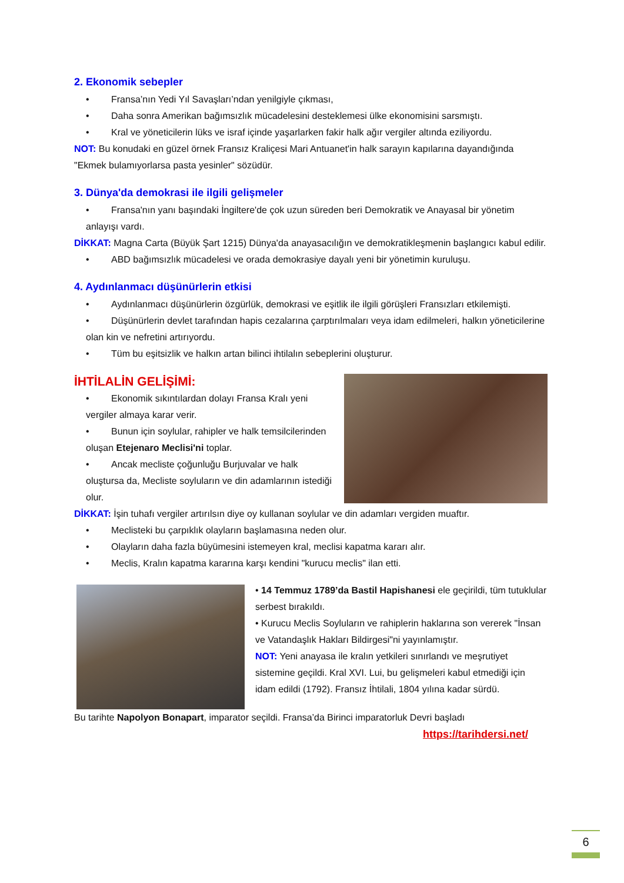2. Ekonomik sebepler
• Fransa’nın Yedi Yıl Savaşları’ndan yenilgiyle çıkması,
• Daha sonra Amerikan bağımsızlık mücadelesini desteklemesi ülke ekonomisini sarsmıştı.
• Kral ve yöneticilerin lüks ve israf içinde yaşarlarken fakir halk ağır vergiler altında eziliyordu.
NOT: Bu konudaki en güzel örnek Fransız Kraliçesi Mari Antuanet'in halk sarayın kapılarına dayandığında "Ekmek bulamıyorlarsa pasta yesinler" sözüdür.
3. Dünya'da demokrasi ile ilgili gelişmeler
• Fransa'nın yanı başındaki İngiltere'de çok uzun süreden beri Demokratik ve Anayasal bir yönetim anlayışı vardı.
DİKKAT: Magna Carta (Büyük Şart 1215) Dünya'da anayasacılığın ve demokratikleşmenin başlangıcı kabul edilir.
• ABD bağımsızlık mücadelesi ve orada demokrasiye dayalı yeni bir yönetimin kuruluşu.
4. Aydınlanmacı düşünürlerin etkisi
• Aydınlanmacı düşünürlerin özgürlük, demokrasi ve eşitlik ile ilgili görüşleri Fransızları etkilemişti.
• Düşünürlerin devlet tarafından hapis cezalarına çarptırılmaları veya idam edilmeleri, halkın yöneticilerine olan kin ve nefretini artırıyordu.
• Tüm bu eşitsizlik ve halkın artan bilinci ihtilalın sebeplerini oluşturur.
İHTİLALİN GELİŞİMİ:
• Ekonomik sıkıntılardan dolayı Fransa Kralı yeni vergiler almaya karar verir.
• Bunun için soylular, rahipler ve halk temsilcilerinden oluşan Etejenaro Meclisi'ni toplar.
• Ancak mecliste çoğunluğu Burjuvalar ve halk oluştursa da, Mecliste soyluların ve din adamlarının istediği olur.
DİKKAT: İşin tuhafı vergiler artırılsın diye oy kullanan soylular ve din adamları vergiden muaftır.
• Meclisteki bu çarpıklık olayların başlamasına neden olur.
• Olayların daha fazla büyümesini istemeyen kral, meclisi kapatma kararı alır.
• Meclis, Kralın kapatma kararına karşı kendini "kurucu meclis" ilan etti.
• 14 Temmuz 1789’da Bastil Hapishanesi ele geçirildi, tüm tutuklular serbest bırakıldı.
• Kurucu Meclis Soyluların ve rahiplerin haklarına son vererek "İnsan ve Vatandaşlık Hakları Bildirgesi"ni yayınlamıştır.
NOT: Yeni anayasa ile kralın yetkileri sınırlandı ve meşrutiyet sistemine geçildi. Kral XVI. Lui, bu gelişmeleri kabul etmediği için idam edildi (1792). Fransız İhtilali, 1804 yılına kadar sürdü.
Bu tarihte Napolyon Bonapart, imparator seçildi. Fransa’da Birinci imparatorluk Devri başladı
https://tarihdersi.net/
6